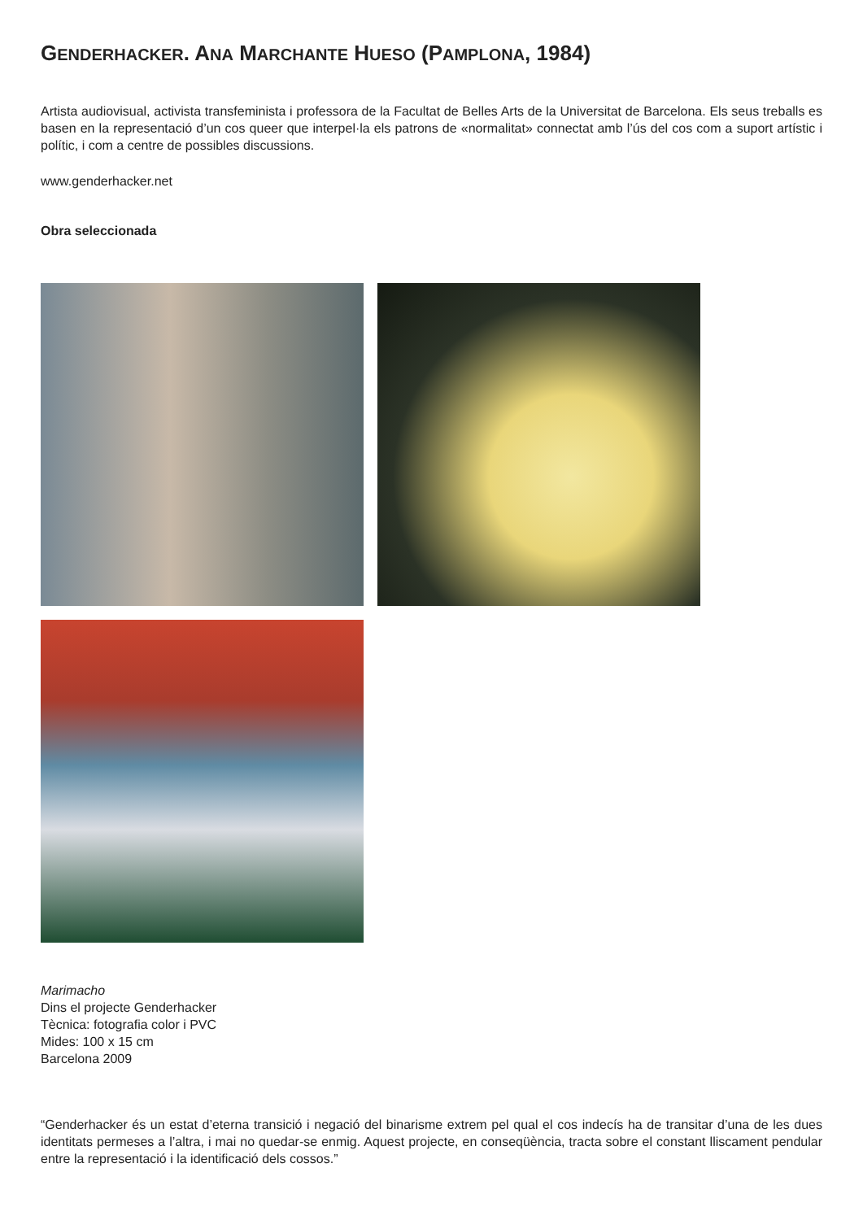GENDERHACKER. ANA MARCHANTE HUESO (PAMPLONA, 1984)
Artista audiovisual, activista transfeminista i professora de la Facultat de Belles Arts de la Universitat de Barcelona. Els seus treballs es basen en la representació d’un cos queer que interpel·la els patrons de «normalitat» connectat amb l’ús del cos com a suport artístic i polític, i com a centre de possibles discussions.
www.genderhacker.net
Obra seleccionada
Marimacho
Dins el projecte Genderhacker
Tècnica: fotografia color i PVC
Mides: 100 x 15 cm
Barcelona 2009
“Genderhacker és un estat d’eterna transició i negació del binarisme extrem pel qual el cos indecís ha de transitar d’una de les dues identitats permeses a l’altra, i mai no quedar-se enmig. Aquest projecte, en conseqüència, tracta sobre el constant lliscament pendular entre la representació i la identificació dels cossos.”